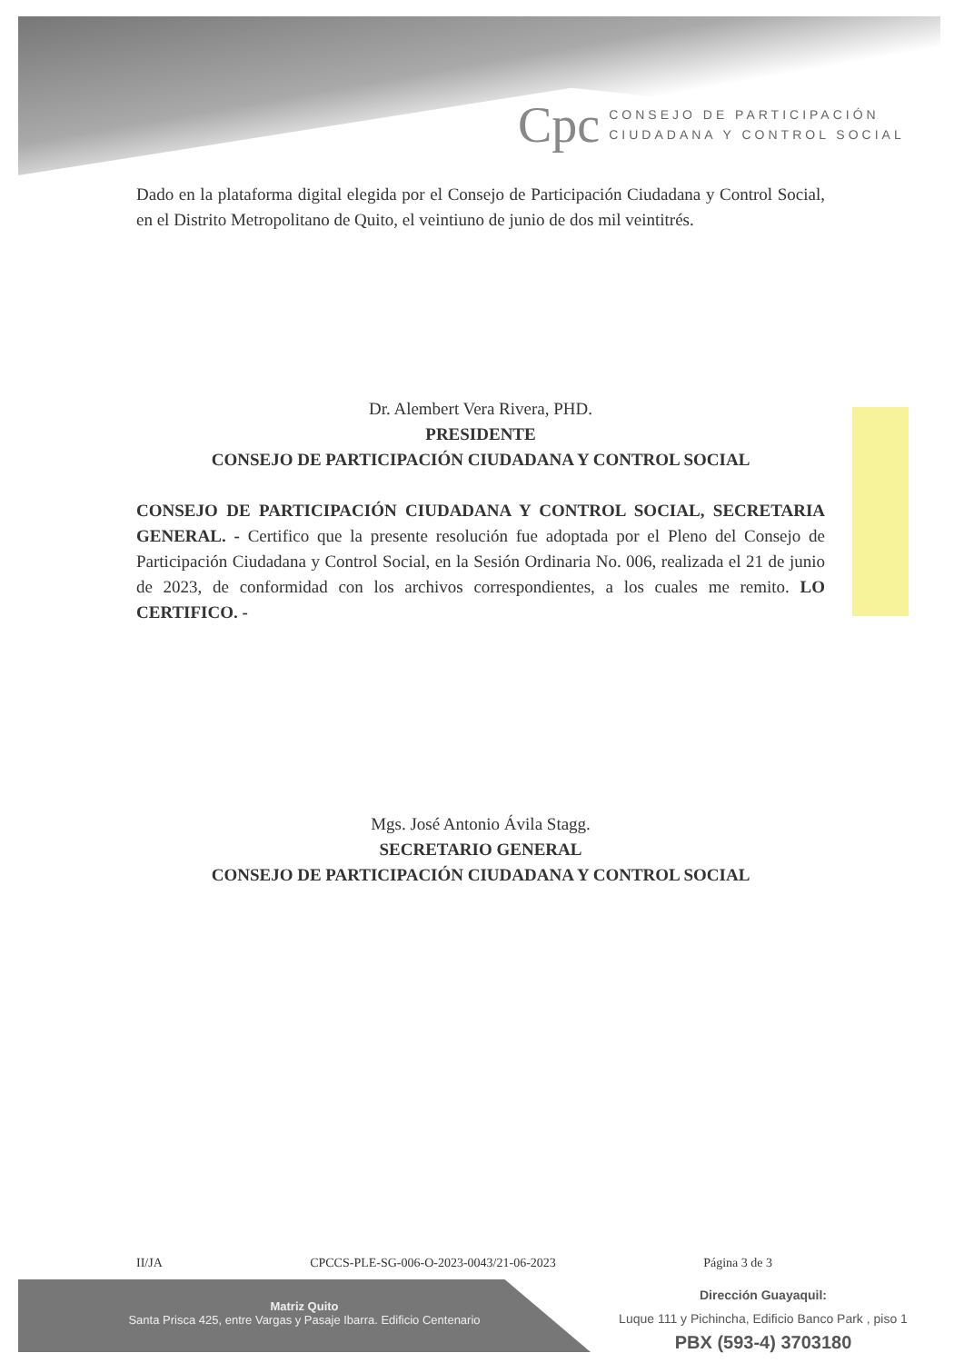Cpc
CONSEJO DE PARTICIPACIÓN
CIUDADANA Y CONTROL SOCIAL
Dado en la plataforma digital elegida por el Consejo de Participación Ciudadana y Control Social, en el Distrito Metropolitano de Quito, el veintiuno de junio de dos mil veintitrés.
Dr. Alembert Vera Rivera, PHD.
PRESIDENTE
CONSEJO DE PARTICIPACIÓN CIUDADANA Y CONTROL SOCIAL
CONSEJO DE PARTICIPACIÓN CIUDADANA Y CONTROL SOCIAL, SECRETARIA GENERAL. - Certifico que la presente resolución fue adoptada por el Pleno del Consejo de Participación Ciudadana y Control Social, en la Sesión Ordinaria No. 006, realizada el 21 de junio de 2023, de conformidad con los archivos correspondientes, a los cuales me remito. LO CERTIFICO. -
Mgs. José Antonio Ávila Stagg.
SECRETARIO GENERAL
CONSEJO DE PARTICIPACIÓN CIUDADANA Y CONTROL SOCIAL
II/JA CPCCS-PLE-SG-006-O-2023-0043/21-06-2023 Página 3 de 3
Matriz Quito
Santa Prisca 425, entre Vargas y Pasaje Ibarra. Edificio Centenario
Dirección Guayaquil:
Luque 111 y Pichincha, Edificio Banco Park , piso 1
PBX (593-4) 3703180